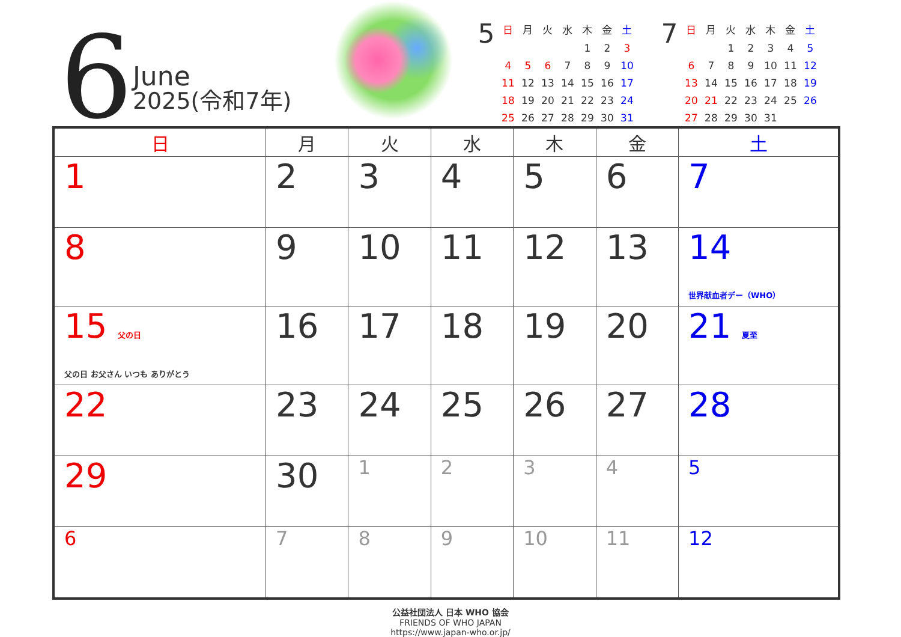6
June
2025(令和7年)
5
| 日 | 月 | 火 | 水 | 木 | 金 | 土 |
| | | | | 1 | 2 | 3 |
| 4 | 5 | 6 | 7 | 8 | 9 | 10 |
| 11 | 12 | 13 | 14 | 15 | 16 | 17 |
| 18 | 19 | 20 | 21 | 22 | 23 | 24 |
| 25 | 26 | 27 | 28 | 29 | 30 | 31 |
7
| 日 | 月 | 火 | 水 | 木 | 金 | 土 |
| | | 1 | 2 | 3 | 4 | 5 |
| 6 | 7 | 8 | 9 | 10 | 11 | 12 |
| 13 | 14 | 15 | 16 | 17 | 18 | 19 |
| 20 | 21 | 22 | 23 | 24 | 25 | 26 |
| 27 | 28 | 29 | 30 | 31 | | |
| 日 | 月 | 火 | 水 | 木 | 金 | 土 |
| --- | --- | --- | --- | --- | --- | --- |
| 1 | 2 | 3 | 4 | 5 | 6 | 7 |
| 8 | 9 | 10 | 11 | 12 | 13 | 14 世界献血者デー（WHO） |
| 15 父の日 父の日 お父さん いつも ありがとう | 16 | 17 | 18 | 19 | 20 | 21 夏至 |
| 22 | 23 | 24 | 25 | 26 | 27 | 28 |
| 29 | 30 | 1 | 2 | 3 | 4 | 5 |
| 6 | 7 | 8 | 9 | 10 | 11 | 12 |
公益社団法人 日本 WHO 協会
FRIENDS OF WHO JAPAN
https://www.japan-who.or.jp/